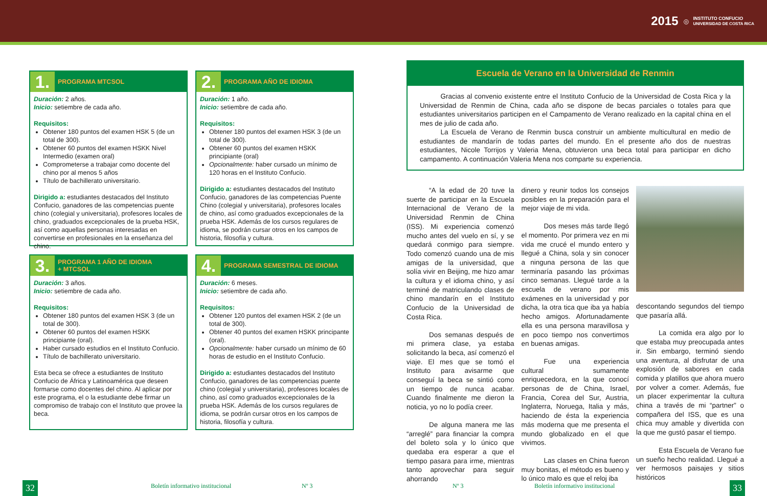2015 ◎ INSTITUTO CONFUCIO
UNIVERSIDAD DE COSTA RICA
1. PROGRAMA MTCSOL
Duración: 2 años.
Inicio: setiembre de cada año.
Requisitos:
Obtener 180 puntos del examen HSK 5 (de un total de 300).
Obtener 60 puntos del examen HSKK Nivel Intermedio (examen oral)
Comprometerse a trabajar como docente del chino por al menos 5 años
Título de bachillerato universitario.
Dirigido a: estudiantes destacados del Instituto Confucio, ganadores de las competencias puente chino (colegial y universitaria), profesores locales de chino, graduados excepcionales de la prueba HSK, así como aquellas personas interesadas en convertirse en profesionales en la enseñanza del chino.
2. PROGRAMA AÑO DE IDIOMA
Duración: 1 año.
Inicio: setiembre de cada año.
Requisitos:
Obtener 180 puntos del examen HSK 3 (de un total de 300).
Obtener 60 puntos del examen HSKK principiante (oral)
Opcionalmente: haber cursado un mínimo de 120 horas en el Instituto Confucio.
Dirigido a: estudiantes destacados del Instituto Confucio, ganadores de las competencias Puente Chino (colegial y universitaria), profesores locales de chino, así como graduados excepcionales de la prueba HSK. Además de los cursos regulares de idioma, se podrán cursar otros en los campos de historia, filosofía y cultura.
3. PROGRAMA 1 AÑO DE IDIOMA
+ MTCSOL
Duración: 3 años.
Inicio: setiembre de cada año.
Requisitos:
Obtener 180 puntos del examen HSK 3 (de un total de 300).
Obtener 60 puntos del examen HSKK principiante (oral).
Haber cursado estudios en el Instituto Confucio.
Título de bachillerato universitario.
Esta beca se ofrece a estudiantes de Instituto Confucio de África y Latinoamérica que deseen formarse como docentes del chino. Al aplicar por este programa, el o la estudiante debe firmar un compromiso de trabajo con el Instituto que provee la beca.
4. PROGRAMA SEMESTRAL DE IDIOMA
Duración: 6 meses.
Inicio: setiembre de cada año.
Requisitos:
Obtener 120 puntos del examen HSK 2 (de un total de 300).
Obtener 40 puntos del examen HSKK principante (oral).
Opcionalmente: haber cursado un mínimo de 60 horas de estudio en el Instituto Confucio.
Dirigido a: estudiantes destacados del Instituto Confucio, ganadores de las competencias puente chino (colegial y universitaria), profesores locales de chino, así como graduados excepcionales de la prueba HSK. Además de los cursos regulares de idioma, se podrán cursar otros en los campos de historia, filosofía y cultura.
Escuela de Verano en la Universidad de Renmin
   Gracias al convenio existente entre el Instituto Confucio de la Universidad de Costa Rica y la Universidad de Renmin de China, cada año se dispone de becas parciales o totales para que estudiantes universitarios participen en el Campamento de Verano realizado en la capital china en el mes de julio de cada año.
   La Escuela de Verano de Renmin busca construir un ambiente multicultural en medio de estudiantes de mandarín de todas partes del mundo. En el presente año dos de nuestras estudiantes, Nicole Torrijos y Valeria Mena, obtuvieron una beca total para participar en dicho campamento. A continuación Valeria Mena nos comparte su experiencia.
“A la edad de 20 tuve la suerte de participar en la Escuela Internacional de Verano de la Universidad Renmin de China (ISS). Mi experiencia comenzó mucho antes del vuelo en sí, y se quedará conmigo para siempre. Todo comenzó cuando una de mis amigas de la universidad, que solía vivir en Beijing, me hizo amar la cultura y el idioma chino, y así terminé de matriculando clases de chino mandarín en el Instituto Confucio de la Universidad de Costa Rica.
Dos semanas después de mi primera clase, ya estaba solicitando la beca, así comenzó el viaje. El mes que se tomó el Instituto para avisarme que conseguí la beca se sintió como un tiempo de nunca acabar. Cuando finalmente me dieron la noticia, yo no lo podía creer.
De alguna manera me las “arreglé” para financiar la compra del boleto sola y lo único que quedaba era esperar a que el tiempo pasara para irme, mientras tanto aprovechar para seguir ahorrando
dinero y reunir todos los consejos posibles en la preparación para el mejor viaje de mi vida.
Dos meses más tarde llegó el momento. Por primera vez en mi vida me crucé el mundo entero y llegué a China, sola y sin conocer a ninguna persona de las que terminaría pasando las próximas cinco semanas. Llegué tarde a la escuela de verano por mis exámenes en la universidad y por dicha, la otra tica que iba ya había hecho amigos. Afortunadamente ella es una persona maravillosa y en poco tiempo nos convertimos en buenas amigas.
Fue una experiencia cultural sumamente enriquecedora, en la que conocí personas de de China, Israel, Francia, Corea del Sur, Austria, Inglaterra, Noruega, Italia y más, haciendo de ésta la experiencia más moderna que me presenta el mundo globalizado en el que vivimos.
Las clases en China fueron muy bonitas, el método es bueno y lo único malo es que el reloj iba
descontando segundos del tiempo que pasaría allá.
La comida era algo por lo que estaba muy preocupada antes ir. Sin embargo, terminó siendo una aventura, al disfrutar de una explosión de sabores en cada comida y platillos que ahora muero por volver a comer. Además, fue un placer experimentar la cultura china a través de mi “partner” o compañera del ISS, que es una chica muy amable y divertida con la que me gustó pasar el tiempo.
Esta Escuela de Verano fue un sueño hecho realidad. Llegué a ver hermosos paisajes y sitios históricos
32 Boletín informativo institucional Nº 3 Nº 3 Boletín informativo institucional 33